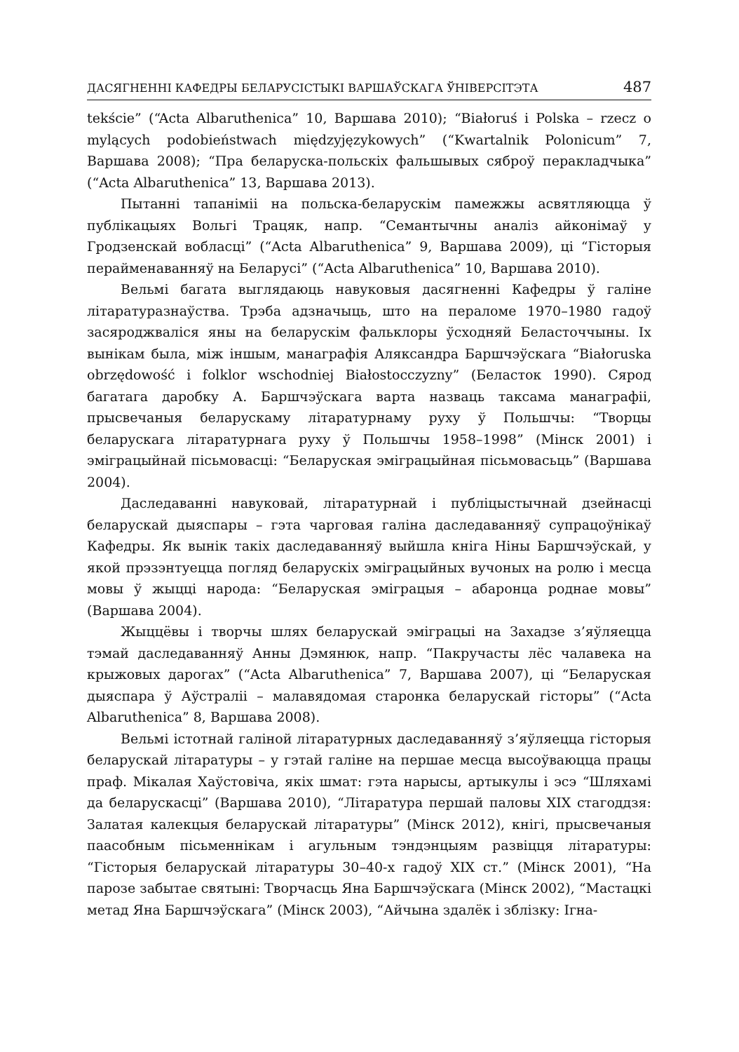ДАСЯГНЕННІ КАФЕДРЫ БЕЛАРУСІСТЫКІ ВАРШАЎСКАГА ЎНІВЕРСІТЭТА 487
tekście” (“Acta Albaruthenica” 10, Варшава 2010); “Białoruś i Polska – rzecz o mylących podobieństwach międzyjęzykowych” (“Kwartalnik Polonicum” 7, Варшава 2008); “Пра беларуска-польскіх фальшывых сяброў перакладчыка” (“Acta Albaruthenica” 13, Варшава 2013).
Пытанні тапаніміі на польска-беларускім памежжы асвятляюцца ў публікацыях Вольгі Трацяк, напр. “Семантычны аналіз айконімаў у Гродзенскай вобласці” (“Acta Albaruthenica” 9, Варшава 2009), ці “Гісторыя перайменаванняў на Беларусі” (“Acta Albaruthenica” 10, Варшава 2010).
Вельмі багата выглядаюць навуковыя дасягненні Кафедры ў галіне літаратуразнаўства. Трэба адзначыць, што на пераломе 1970–1980 гадоў засяроджваліся яны на беларускім фальклоры ўсходняй Беласточчыны. Іх вынікам была, між іншым, манаграфія Аляксандра Баршчэўскага “Białoruska obrzędowość i folklor wschodniej Białostocczyzny” (Беласток 1990). Сярод багатага даробку А. Баршчэўскага варта назваць таксама манаграфіі, прысвечаныя беларускаму літаратурнаму руху ў Польшчы: “Творцы беларускага літаратурнага руху ў Польшчы 1958–1998” (Мінск 2001) і эміграцыйнай пісьмовасці: “Беларуская эміграцыйная пісьмовасьць” (Варшава 2004).
Даследаванні навуковай, літаратурнай і публіцыстычнай дзейнасці беларускай дыяспары – гэта чарговая галіна даследаванняў супрацоўнікаў Кафедры. Як вынік такіх даследаванняў выйшла кніга Ніны Баршчэўскай, у якой прэзэнтуецца погляд беларускіх эміграцыйных вучоных на ролю і месца мовы ў жыцці народа: “Беларуская эміграцыя – абаронца роднае мовы” (Варшава 2004).
Жыццёвы і творчы шлях беларускай эміграцыі на Захадзе з’яўляецца тэмай даследаванняў Анны Дэмянюк, напр. “Пакручасты лёс чалавека на крыжовых дарогах” (“Acta Albaruthenica” 7, Варшава 2007), ці “Беларуская дыяспара ў Аўстраліі – малавядомая старонка беларускай гісторы” (“Acta Albaruthenica” 8, Варшава 2008).
Вельмі істотнай галіной літаратурных даследаванняў з’яўляецца гісторыя беларускай літаратуры – у гэтай галіне на першае месца высоўваюцца працы праф. Мікалая Хаўстовіча, якіх шмат: гэта нарысы, артыкулы і эсэ “Шляхамі да беларускасці” (Варшава 2010), “Літаратура першай паловы XIX стагоддзя: Залатая калекцыя беларускай літаратуры” (Мінск 2012), кнігі, прысвечаныя паасобным пісьменнікам і агульным тэндэнцыям развіцця літаратуры: “Гісторыя беларускай літаратуры 30–40-х гадоў XIX ст.” (Мінск 2001), “На парозе забытае святыні: Творчасць Яна Баршчэўскага (Мінск 2002), “Мастацкі метад Яна Баршчэўскага” (Мінск 2003), “Айчына здалёк і зблізку: Ігна-